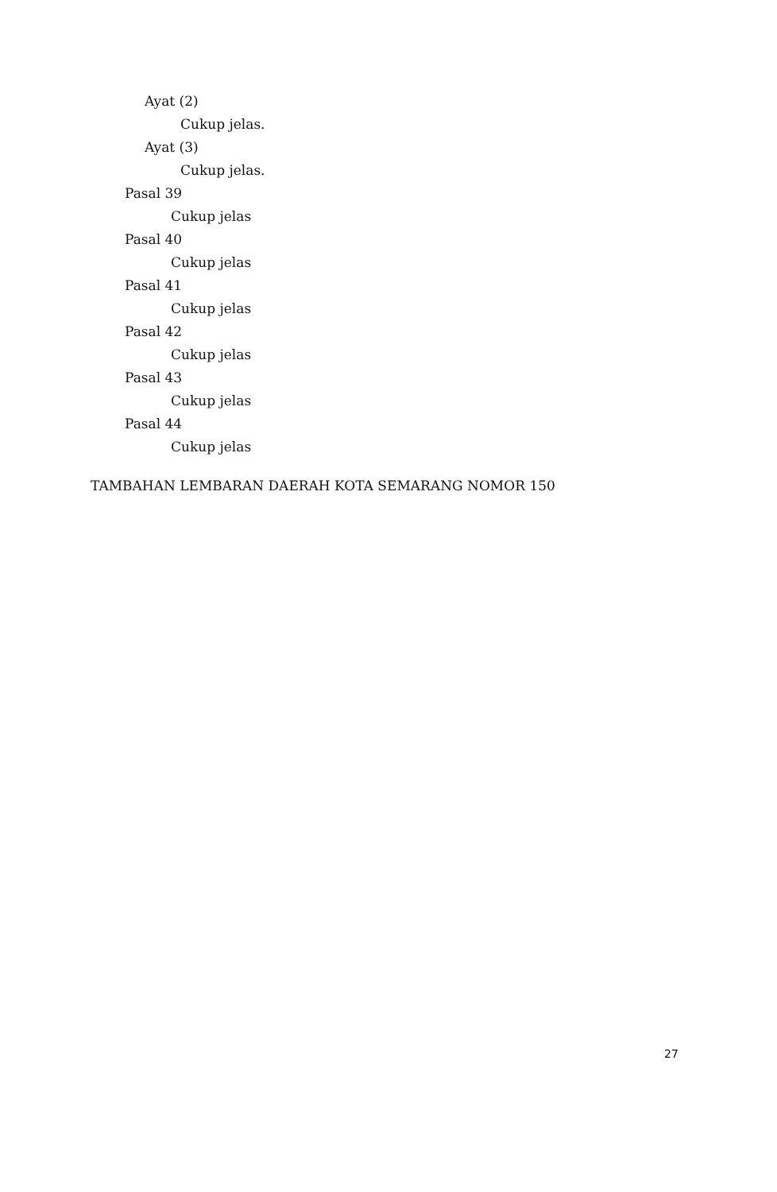Ayat (2)
Cukup jelas.
Ayat (3)
Cukup jelas.
Pasal 39
Cukup jelas
Pasal 40
Cukup jelas
Pasal 41
Cukup jelas
Pasal 42
Cukup jelas
Pasal 43
Cukup jelas
Pasal 44
Cukup jelas
TAMBAHAN LEMBARAN DAERAH KOTA SEMARANG NOMOR 150
27